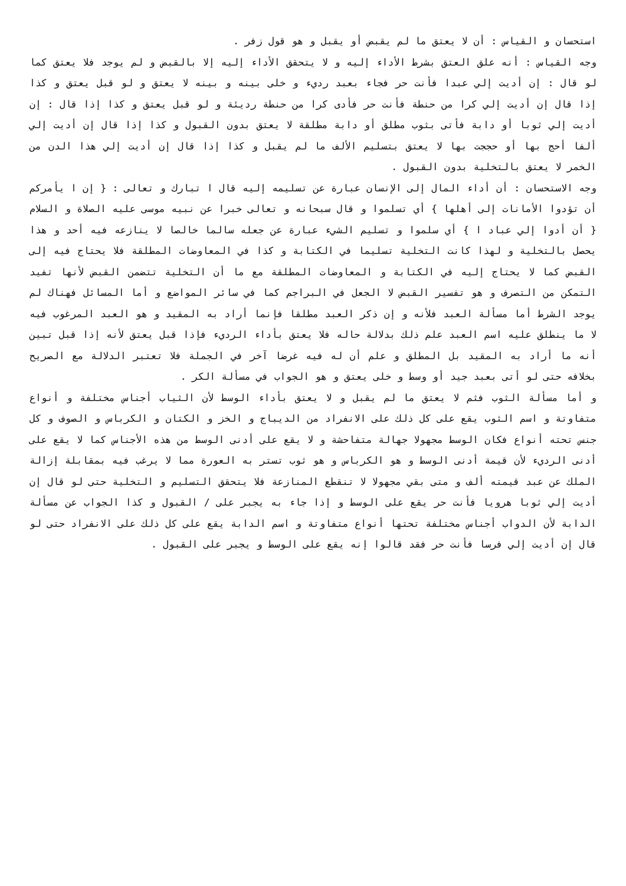استحسان و القياس : أن لا يعتق ما لم يقبض أو يقبل و هو قول زفر .
وجه القياس : أنه علق العتق بشرط الأداء إليه و لا يتحقق الأداء إليه إلا بالقبض و لم يوجد فلا يعتق كما لو قال : إن أديت إلي عبدا فأنت حر فجاء بعبد رديء و خلى بينه و بينه لا يعتق و لو قبل يعتق و كذا إذا قال إن أديت إلي كرا من حنطة فأنت حر فأدى كرا من حنطة رديئة و لو قبل يعتق و كذا إذا قال : إن أديت إلي ثوبا أو دابة فأتى بثوب مطلق أو دابة مطلقة لا يعتق بدون القبول و كذا إذا قال إن أديت إلي ألفا أحج بها أو حججت بها لا يعتق بتسليم الألف ما لم يقبل و كذا إذا قال إن أديت إلي هذا الدن من الخمر لا يعتق بالتخلية بدون القبول .
وجه الاستحسان : أن أداء المال إلى الإنسان عبارة عن تسليمه إليه قال ا تبارك و تعالى : { إن ا يأمركم أن تؤدوا الأمانات إلى أهلها } أي تسلموا و قال سبحانه و تعالى خبرا عن نبيه موسى عليه الصلاة و السلام { أن أدوا إلي عباد ا } أي سلموا و تسليم الشيء عبارة عن جعله سالما خالصا لا ينازعه فيه أحد و هذا يحصل بالتخلية و لهذا كانت التخلية تسليما في الكتابة و كذا في المعاوضات المطلقة فلا يحتاج فيه إلى القبض كما لا يحتاج إليه في الكتابة و المعاوضات المطلقة مع ما أن التخلية تتضمن القبض لأنها تفيد التمكن من التصرف و هو تفسير القبض لا الجعل في البراجم كما في سائر المواضع و أما المسائل فهناك لم يوجد الشرط أما مسألة العبد فلأنه و إن ذكر العبد مطلقا فإنما أراد به المقيد و هو العبد المرغوب فيه لا ما ينطلق عليه اسم العبد علم ذلك بدلالة حاله فلا يعتق بأداء الرديء فإذا قبل يعتق لأنه إذا قبل تبين أنه ما أراد به المقيد بل المطلق و علم أن له فيه غرضا آخر في الجملة فلا تعتبر الدلالة مع الصريح بخلافه حتى لو أتى بعبد جيد أو وسط و خلى يعتق و هو الجواب في مسألة الكر .
و أما مسألة الثوب فثم لا يعتق ما لم يقبل و لا يعتق بأداء الوسط لأن الثياب أجناس مختلفة و أنواع متفاوتة و اسم الثوب يقع على كل ذلك على الانفراد من الديباج و الخز و الكتان و الكرباس و الصوف و كل جنس تحته أنواع فكان الوسط مجهولا جهالة متفاحشة و لا يقع على أدنى الوسط من هذه الأجناس كما لا يقع على أدنى الرديء لأن قيمة أدنى الوسط و هو الكرباس و هو ثوب تستر به العورة مما لا يرغب فيه بمقابلة إزالة الملك عن عبد قيمته ألف و متى بقي مجهولا لا تنقطع المنازعة فلا يتحقق التسليم و التخلية حتى لو قال إن أديت إلي ثوبا هرويا فأنت حر يقع على الوسط و إذا جاء به يجبر على / القبول و كذا الجواب عن مسألة الدابة لأن الدواب أجناس مختلفة تحتها أنواع متفاوتة و اسم الدابة يقع على كل ذلك على الانفراد حتى لو قال إن أديت إلي فرسا فأنت حر فقد قالوا إنه يقع على الوسط و يجبر على القبول .